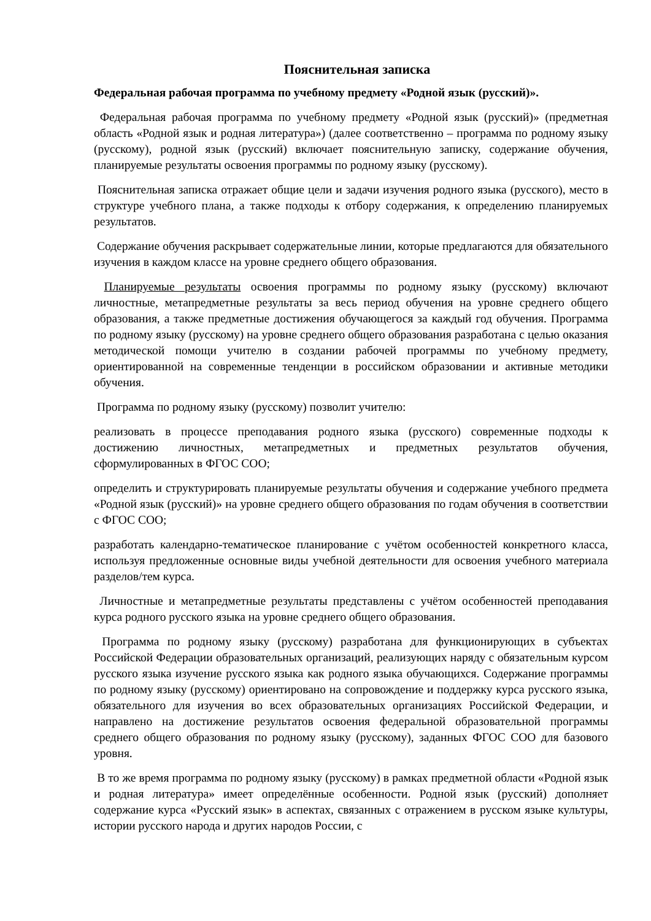Пояснительная записка
Федеральная рабочая программа по учебному предмету «Родной язык (русский)».
Федеральная рабочая программа по учебному предмету «Родной язык (русский)» (предметная область «Родной язык и родная литература») (далее соответственно – программа по родному языку (русскому), родной язык (русский) включает пояснительную записку, содержание обучения, планируемые результаты освоения программы по родному языку (русскому).
Пояснительная записка отражает общие цели и задачи изучения родного языка (русского), место в структуре учебного плана, а также подходы к отбору содержания, к определению планируемых результатов.
Содержание обучения раскрывает содержательные линии, которые предлагаются для обязательного изучения в каждом классе на уровне среднего общего образования.
Планируемые результаты освоения программы по родному языку (русскому) включают личностные, метапредметные результаты за весь период обучения на уровне среднего общего образования, а также предметные достижения обучающегося за каждый год обучения. Программа по родному языку (русскому) на уровне среднего общего образования разработана с целью оказания методической помощи учителю в создании рабочей программы по учебному предмету, ориентированной на современные тенденции в российском образовании и активные методики обучения.
Программа по родному языку (русскому) позволит учителю:
реализовать в процессе преподавания родного языка (русского) современные подходы к достижению личностных, метапредметных и предметных результатов обучения, сформулированных в ФГОС СОО;
определить и структурировать планируемые результаты обучения и содержание учебного предмета «Родной язык (русский)» на уровне среднего общего образования по годам обучения в соответствии с ФГОС СОО;
разработать календарно-тематическое планирование с учётом особенностей конкретного класса, используя предложенные основные виды учебной деятельности для освоения учебного материала разделов/тем курса.
Личностные и метапредметные результаты представлены с учётом особенностей преподавания курса родного русского языка на уровне среднего общего образования.
Программа по родному языку (русскому) разработана для функционирующих в субъектах Российской Федерации образовательных организаций, реализующих наряду с обязательным курсом русского языка изучение русского языка как родного языка обучающихся. Содержание программы по родному языку (русскому) ориентировано на сопровождение и поддержку курса русского языка, обязательного для изучения во всех образовательных организациях Российской Федерации, и направлено на достижение результатов освоения федеральной образовательной программы среднего общего образования по родному языку (русскому), заданных ФГОС СОО для базового уровня.
В то же время программа по родному языку (русскому) в рамках предметной области «Родной язык и родная литература» имеет определённые особенности. Родной язык (русский) дополняет содержание курса «Русский язык» в аспектах, связанных с отражением в русском языке культуры, истории русского народа и других народов России, с